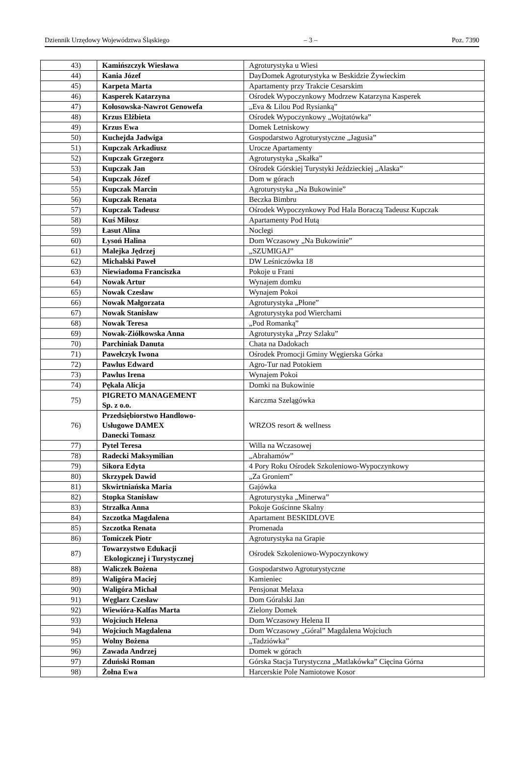Dziennik Urzędowy Województwa Śląskiego – 3 – Poz. 7390
| 43) | Kamińszczyk Wiesława | Agroturystyka u Wiesi |
| 44) | Kania Józef | DayDomek Agroturystyka w Beskidzie Żywieckim |
| 45) | Karpeta Marta | Apartamenty przy Trakcie Cesarskim |
| 46) | Kasperek Katarzyna | Ośrodek Wypoczynkowy Modrzew Katarzyna Kasperek |
| 47) | Kołosowska-Nawrot Genowefa | „Eva & Lilou Pod Rysianką” |
| 48) | Krzus Elżbieta | Ośrodek Wypoczynkowy „Wojtatówka” |
| 49) | Krzus Ewa | Domek Letniskowy |
| 50) | Kuchejda Jadwiga | Gospodarstwo Agroturystyczne „Jagusia” |
| 51) | Kupczak Arkadiusz | Urocze Apartamenty |
| 52) | Kupczak Grzegorz | Agroturystyka „Skałka” |
| 53) | Kupczak Jan | Ośrodek Górskiej Turystyki Jeździeckiej „Alaska” |
| 54) | Kupczak Józef | Dom w górach |
| 55) | Kupczak Marcin | Agroturystyka „Na Bukowinie” |
| 56) | Kupczak Renata | Beczka Bimbru |
| 57) | Kupczak Tadeusz | Ośrodek Wypoczynkowy Pod Hala Boraczą Tadeusz Kupczak |
| 58) | Kuś Miłosz | Apartamenty Pod Hutą |
| 59) | Łasut Alina | Noclegi |
| 60) | Łysoń Halina | Dom Wczasowy „Na Bukowinie” |
| 61) | Malejka Jędrzej | „SZUMIGAJ” |
| 62) | Michalski Paweł | DW Leśniczówka 18 |
| 63) | Niewiadoma Franciszka | Pokoje u Frani |
| 64) | Nowak Artur | Wynajem domku |
| 65) | Nowak Czesław | Wynajem Pokoi |
| 66) | Nowak Małgorzata | Agroturystyka „Płone” |
| 67) | Nowak Stanisław | Agroturystyka pod Wierchami |
| 68) | Nowak Teresa | „Pod Romanką” |
| 69) | Nowak-Ziółkowska Anna | Agroturystyka „Przy Szlaku” |
| 70) | Parchiniak Danuta | Chata na Dadokach |
| 71) | Pawełczyk Iwona | Ośrodek Promocji Gminy Węgierska Górka |
| 72) | Pawlus Edward | Agro-Tur nad Potokiem |
| 73) | Pawlus Irena | Wynajem Pokoi |
| 74) | Pękala Alicja | Domki na Bukowinie |
| 75) | PIGRETO MANAGEMENT Sp. z o.o. | Karczma Szelągówka |
| 76) | Przedsiębiorstwo Handlowo- Usługowe DAMEX Danecki Tomasz | WRZOS resort & wellness |
| 77) | Pytel Teresa | Willa na Wczasowej |
| 78) | Radecki Maksymilian | „Abrahamów” |
| 79) | Sikora Edyta | 4 Pory Roku Ośrodek Szkoleniowo-Wypoczynkowy |
| 80) | Skrzypek Dawid | „Za Groniem” |
| 81) | Skwirtniańska Maria | Gajówka |
| 82) | Stopka Stanisław | Agroturystyka „Minerwa” |
| 83) | Strzałka Anna | Pokoje Gościnne Skalny |
| 84) | Szczotka Magdalena | Apartament BESKIDLOVE |
| 85) | Szczotka Renata | Promenada |
| 86) | Tomiczek Piotr | Agroturystyka na Grapie |
| 87) | Towarzystwo Edukacji Ekologicznej i Turystycznej | Ośrodek Szkoleniowo-Wypoczynkowy |
| 88) | Waliczek Bożena | Gospodarstwo Agroturystyczne |
| 89) | Waligóra Maciej | Kamieniec |
| 90) | Waligóra Michał | Pensjonat Melaxa |
| 91) | Węglarz Czesław | Dom Góralski Jan |
| 92) | Wiewióra-Kalfas Marta | Zielony Domek |
| 93) | Wojciuch Helena | Dom Wczasowy Helena II |
| 94) | Wojciuch Magdalena | Dom Wczasowy „Góral” Magdalena Wojciuch |
| 95) | Wolny Bożena | „Tadziówka” |
| 96) | Zawada Andrzej | Domek w górach |
| 97) | Zduński Roman | Górska Stacja Turystyczna „Matlakówka” Cięcina Górna |
| 98) | Żołna Ewa | Harcerskie Pole Namiotowe Kosor |